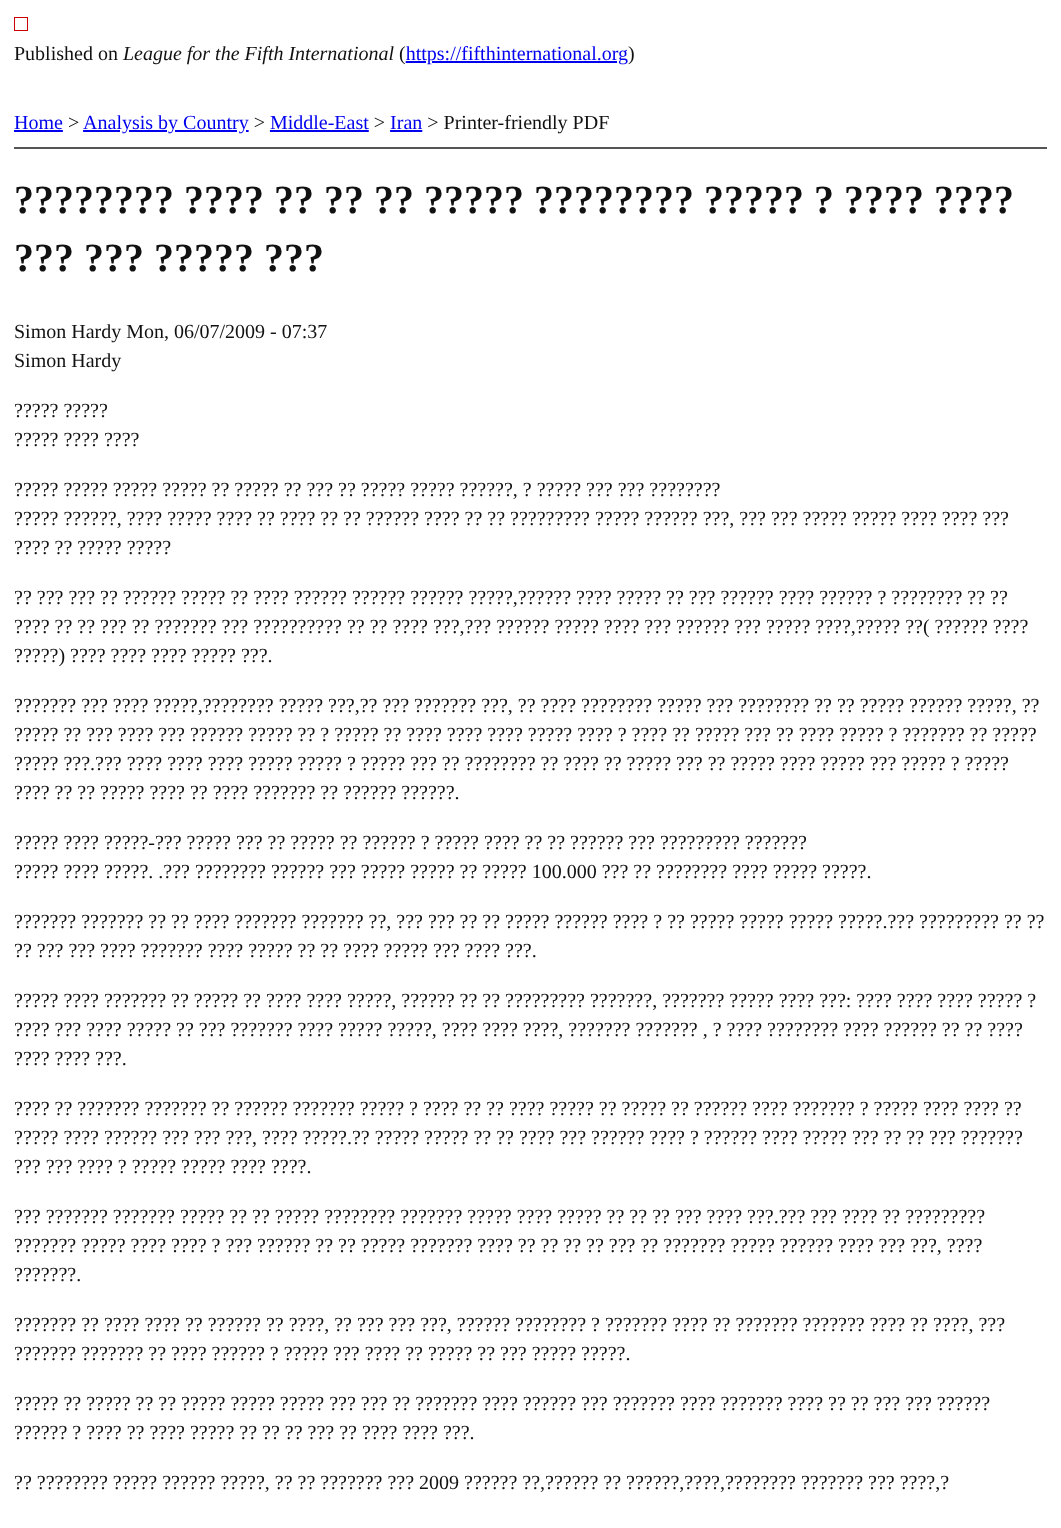Published on League for the Fifth International (https://fifthinternational.org)
Home > Analysis by Country > Middle-East > Iran > Printer-friendly PDF
???????? ???? ?? ?? ?? ????? ???????? ????? ? ???? ???? ??? ??? ????? ???
Simon Hardy Mon, 06/07/2009 - 07:37
Simon Hardy
????? ?????
????? ???? ????
????? ????? ????? ????? ?? ????? ?? ??? ?? ????? ????? ??????, ? ????? ??? ??? ????????
????? ??????, ???? ????? ???? ?? ???? ?? ?? ?????? ???? ?? ?? ????????? ????? ?????? ???, ??? ??? ????? ????? ???? ???? ??? ???? ?? ????? ?????
?? ??? ??? ?? ?????? ????? ?? ???? ?????? ?????? ?????? ?????,?????? ???? ????? ?? ??? ?????? ???? ?????? ? ???????? ?? ?? ???? ?? ?? ??? ?? ??????? ??? ?????????? ?? ?? ???? ???,??? ?????? ????? ???? ??? ?????? ??? ????? ????,????? ??( ?????? ???? ?????) ???? ???? ???? ????? ???.
??????? ??? ???? ?????,???????? ????? ???,?? ??? ??????? ???, ?? ???? ???????? ????? ??? ???????? ?? ?? ????? ?????? ?????, ?? ????? ?? ??? ???? ??? ?????? ????? ?? ? ????? ?? ???? ???? ???? ????? ???? ? ???? ?? ????? ??? ?? ???? ????? ? ??????? ?? ????? ????? ???.??? ???? ???? ???? ????? ????? ? ????? ??? ?? ???????? ?? ???? ?? ????? ??? ?? ????? ???? ????? ??? ????? ? ????? ???? ?? ?? ????? ???? ?? ???? ??????? ?? ?????? ??????.
????? ???? ?????-??? ????? ??? ?? ????? ?? ?????? ? ????? ???? ?? ?? ?????? ??? ????????? ???????
????? ???? ?????. .??? ???????? ?????? ??? ????? ????? ?? ????? 100.000 ??? ?? ???????? ???? ????? ?????.
??????? ??????? ?? ?? ???? ??????? ??????? ??, ??? ??? ?? ?? ????? ?????? ???? ? ?? ????? ????? ????? ?????.??? ????????? ?? ?? ?? ??? ??? ???? ??????? ???? ????? ?? ?? ???? ????? ??? ???? ???.
????? ???? ??????? ?? ????? ?? ???? ???? ?????, ?????? ?? ?? ????????? ???????, ??????? ????? ???? ???: ???? ???? ???? ????? ? ???? ??? ???? ????? ?? ??? ??????? ???? ????? ?????, ???? ???? ????, ??????? ??????? , ? ???? ???????? ???? ?????? ?? ?? ???? ???? ???? ???.
???? ?? ??????? ??????? ?? ?????? ??????? ????? ? ???? ?? ?? ???? ????? ?? ????? ?? ?????? ???? ??????? ? ????? ???? ???? ?? ????? ???? ?????? ??? ??? ???, ???? ?????.?? ????? ????? ?? ?? ???? ??? ?????? ???? ? ?????? ???? ????? ??? ?? ?? ??? ??????? ??? ??? ???? ? ????? ????? ???? ????.
??? ??????? ??????? ????? ?? ?? ????? ???????? ??????? ????? ???? ????? ?? ?? ?? ??? ???? ???.??? ??? ???? ?? ????????? ??????? ????? ???? ???? ? ??? ?????? ?? ?? ????? ??????? ???? ?? ?? ?? ?? ??? ?? ??????? ????? ?????? ???? ??? ???, ???? ???????.
??????? ?? ???? ???? ?? ?????? ?? ????, ?? ??? ??? ???, ?????? ???????? ? ??????? ???? ?? ??????? ??????? ???? ?? ????, ??? ??????? ??????? ?? ???? ?????? ? ????? ??? ???? ?? ????? ?? ??? ????? ?????.
????? ?? ????? ?? ?? ????? ????? ????? ??? ??? ?? ??????? ???? ?????? ??? ??????? ???? ??????? ???? ?? ?? ??? ??? ?????? ?????? ? ???? ?? ???? ????? ?? ?? ?? ??? ?? ???? ???? ???.
?? ???????? ????? ?????? ?????, ?? ?? ??????? ??? 2009 ?????? ??,?????? ?? ??????,????,???????? ??????? ??? ????,?